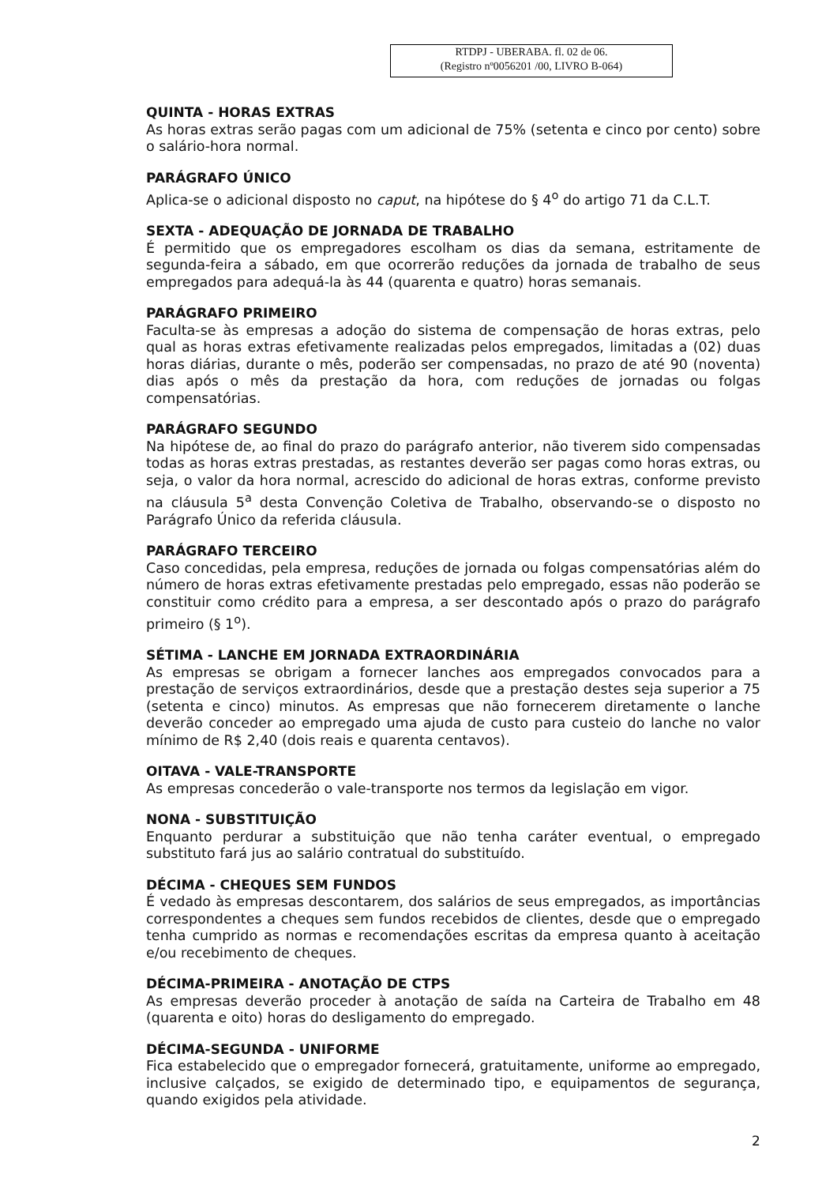RTDPJ - UBERABA. fl. 02 de 06.
(Registro nº0056201 /00, LIVRO B-064)
QUINTA - HORAS EXTRAS
As horas extras serão pagas com um adicional de 75% (setenta e cinco por cento) sobre o salário-hora normal.
PARÁGRAFO ÚNICO
Aplica-se o adicional disposto no caput, na hipótese do § 4<sup>o</sup> do artigo 71 da C.L.T.
SEXTA - ADEQUAÇÃO DE JORNADA DE TRABALHO
É permitido que os empregadores escolham os dias da semana, estritamente de segunda-feira a sábado, em que ocorrerão reduções da jornada de trabalho de seus empregados para adequá-la às 44 (quarenta e quatro) horas semanais.
PARÁGRAFO PRIMEIRO
Faculta-se às empresas a adoção do sistema de compensação de horas extras, pelo qual as horas extras efetivamente realizadas pelos empregados, limitadas a (02) duas horas diárias, durante o mês, poderão ser compensadas, no prazo de até 90 (noventa) dias após o mês da prestação da hora, com reduções de jornadas ou folgas compensatórias.
PARÁGRAFO SEGUNDO
Na hipótese de, ao final do prazo do parágrafo anterior, não tiverem sido compensadas todas as horas extras prestadas, as restantes deverão ser pagas como horas extras, ou seja, o valor da hora normal, acrescido do adicional de horas extras, conforme previsto na cláusula 5<sup>a</sup> desta Convenção Coletiva de Trabalho, observando-se o disposto no Parágrafo Único da referida cláusula.
PARÁGRAFO TERCEIRO
Caso concedidas, pela empresa, reduções de jornada ou folgas compensatórias além do número de horas extras efetivamente prestadas pelo empregado, essas não poderão se constituir como crédito para a empresa, a ser descontado após o prazo do parágrafo primeiro (§ 1<sup>o</sup>).
SÉTIMA - LANCHE EM JORNADA EXTRAORDINÁRIA
As empresas se obrigam a fornecer lanches aos empregados convocados para a prestação de serviços extraordinários, desde que a prestação destes seja superior a 75 (setenta e cinco) minutos. As empresas que não fornecerem diretamente o lanche deverão conceder ao empregado uma ajuda de custo para custeio do lanche no valor mínimo de R$ 2,40 (dois reais e quarenta centavos).
OITAVA - VALE-TRANSPORTE
As empresas concederão o vale-transporte nos termos da legislação em vigor.
NONA - SUBSTITUIÇÃO
Enquanto perdurar a substituição que não tenha caráter eventual, o empregado substituto fará jus ao salário contratual do substituído.
DÉCIMA - CHEQUES SEM FUNDOS
É vedado às empresas descontarem, dos salários de seus empregados, as importâncias correspondentes a cheques sem fundos recebidos de clientes, desde que o empregado tenha cumprido as normas e recomendações escritas da empresa quanto à aceitação e/ou recebimento de cheques.
DÉCIMA-PRIMEIRA - ANOTAÇÃO DE CTPS
As empresas deverão proceder à anotação de saída na Carteira de Trabalho em 48 (quarenta e oito) horas do desligamento do empregado.
DÉCIMA-SEGUNDA - UNIFORME
Fica estabelecido que o empregador fornecerá, gratuitamente, uniforme ao empregado, inclusive calçados, se exigido de determinado tipo, e equipamentos de segurança, quando exigidos pela atividade.
2